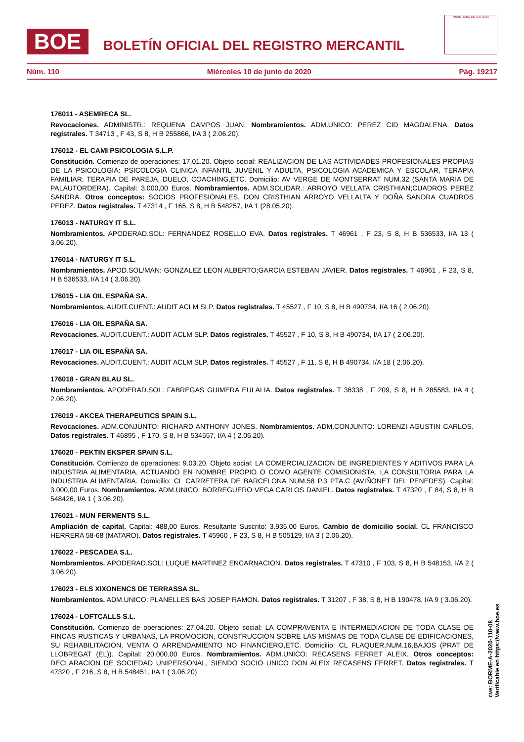BOE
BOLETÍN OFICIAL DEL REGISTRO MERCANTIL
MINISTERIO DE JUSTICIA
Núm. 110 Miércoles 10 de junio de 2020 Pág. 19217
176011 - ASEMRECA SL.
Revocaciones. ADMINISTR.: REQUENA CAMPOS JUAN. Nombramientos. ADM.UNICO: PEREZ CID MAGDALENA. Datos registrales. T 34713 , F 43, S 8, H B 255866, I/A 3 ( 2.06.20).
176012 - EL CAMI PSICOLOGIA S.L.P.
Constitución. Comienzo de operaciones: 17.01.20. Objeto social: REALIZACION DE LAS ACTIVIDADES PROFESIONALES PROPIAS DE LA PSICOLOGIA: PSICOLOGIA CLINICA INFANTIL JUVENIL Y ADULTA, PSICOLOGIA ACADEMICA Y ESCOLAR, TERAPIA FAMILIAR, TERAPIA DE PAREJA, DUELO, COACHING,ETC. Domicilio: AV VERGE DE MONTSERRAT NUM.32 (SANTA MARIA DE PALAUTORDERA). Capital: 3.000,00 Euros. Nombramientos. ADM.SOLIDAR.: ARROYO VELLATA CRISTHIAN;CUADROS PEREZ SANDRA. Otros conceptos: SOCIOS PROFESIONALES, DON CRISTHIAN ARROYO VELLALTA Y DOÑA SANDRA CUADROS PEREZ. Datos registrales. T 47314 , F 165, S 8, H B 548257, I/A 1 (28.05.20).
176013 - NATURGY IT S.L.
Nombramientos. APODERAD.SOL: FERNANDEZ ROSELLO EVA. Datos registrales. T 46961 , F 23, S 8, H B 536533, I/A 13 ( 3.06.20).
176014 - NATURGY IT S.L.
Nombramientos. APOD.SOL/MAN: GONZALEZ LEON ALBERTO;GARCIA ESTEBAN JAVIER. Datos registrales. T 46961 , F 23, S 8, H B 536533, I/A 14 ( 3.06.20).
176015 - LIA OIL ESPAÑA SA.
Nombramientos. AUDIT.CUENT.: AUDIT ACLM SLP. Datos registrales. T 45527 , F 10, S 8, H B 490734, I/A 16 ( 2.06.20).
176016 - LIA OIL ESPAÑA SA.
Revocaciones. AUDIT.CUENT.: AUDIT ACLM SLP. Datos registrales. T 45527 , F 10, S 8, H B 490734, I/A 17 ( 2.06.20).
176017 - LIA OIL ESPAÑA SA.
Revocaciones. AUDIT.CUENT.: AUDIT ACLM SLP. Datos registrales. T 45527 , F 11, S 8, H B 490734, I/A 18 ( 2.06.20).
176018 - GRAN BLAU SL.
Nombramientos. APODERAD.SOL: FABREGAS GUIMERA EULALIA. Datos registrales. T 36338 , F 209, S 8, H B 285583, I/A 4 ( 2.06.20).
176019 - AKCEA THERAPEUTICS SPAIN S.L.
Revocaciones. ADM.CONJUNTO: RICHARD ANTHONY JONES. Nombramientos. ADM.CONJUNTO: LORENZI AGUSTIN CARLOS. Datos registrales. T 46895 , F 170, S 8, H B 534557, I/A 4 ( 2.06.20).
176020 - PEKTIN EKSPER SPAIN S.L.
Constitución. Comienzo de operaciones: 9.03.20. Objeto social: LA COMERCIALIZACION DE INGREDIENTES Y ADITIVOS PARA LA INDUSTRIA ALIMENTARIA, ACTUANDO EN NOMBRE PROPIO O COMO AGENTE COMISIONISTA. LA CONSULTORIA PARA LA INDUSTRIA ALIMENTARIA. Domicilio: CL CARRETERA DE BARCELONA NUM.58 P.3 PTA.C (AVIÑONET DEL PENEDES). Capital: 3.000,00 Euros. Nombramientos. ADM.UNICO: BORREGUERO VEGA CARLOS DANIEL. Datos registrales. T 47320 , F 84, S 8, H B 548426, I/A 1 ( 3.06.20).
176021 - MUN FERMENTS S.L.
Ampliación de capital. Capital: 488,00 Euros. Resultante Suscrito: 3.935,00 Euros. Cambio de domicilio social. CL FRANCISCO HERRERA 58-68 (MATARO). Datos registrales. T 45960 , F 23, S 8, H B 505129, I/A 3 ( 2.06.20).
176022 - PESCADEA S.L.
Nombramientos. APODERAD.SOL: LUQUE MARTINEZ ENCARNACION. Datos registrales. T 47310 , F 103, S 8, H B 548153, I/A 2 ( 3.06.20).
176023 - ELS XIXONENCS DE TERRASSA SL.
Nombramientos. ADM.UNICO: PLANELLES BAS JOSEP RAMON. Datos registrales. T 31207 , F 38, S 8, H B 190478, I/A 9 ( 3.06.20).
176024 - LOFTCALLS S.L.
Constitución. Comienzo de operaciones: 27.04.20. Objeto social: LA COMPRAVENTA E INTERMEDIACION DE TODA CLASE DE FINCAS RUSTICAS Y URBANAS, LA PROMOCION, CONSTRUCCION SOBRE LAS MISMAS DE TODA CLASE DE EDIFICACIONES, SU REHABILITACION, VENTA O ARRENDAMIENTO NO FINANCIERO,ETC. Domicilio: CL FLAQUER,NUM.16,BAJOS (PRAT DE LLOBREGAT (EL)). Capital: 20.000,00 Euros. Nombramientos. ADM.UNICO: RECASENS FERRET ALEIX. Otros conceptos: DECLARACION DE SOCIEDAD UNIPERSONAL, SIENDO SOCIO UNICO DON ALEIX RECASENS FERRET. Datos registrales. T 47320 , F 216, S 8, H B 548451, I/A 1 ( 3.06.20).
cve: BORME-A-2020-110-08
Verificable en https://www.boe.es